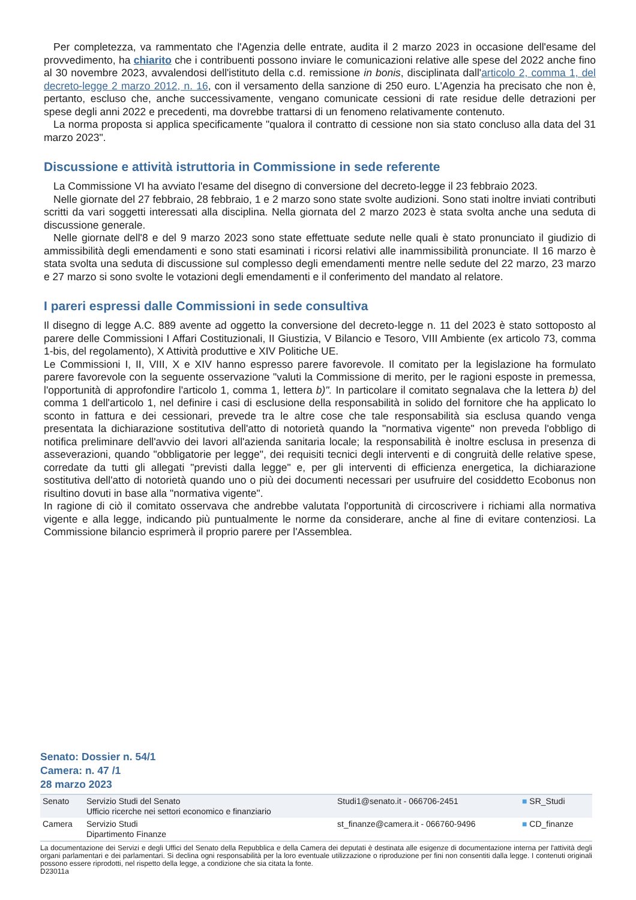Per completezza, va rammentato che l'Agenzia delle entrate, audita il 2 marzo 2023 in occasione dell'esame del provvedimento, ha chiarito che i contribuenti possono inviare le comunicazioni relative alle spese del 2022 anche fino al 30 novembre 2023, avvalendosi dell'istituto della c.d. remissione in bonis, disciplinata dall'articolo 2, comma 1, del decreto-legge 2 marzo 2012, n. 16, con il versamento della sanzione di 250 euro. L'Agenzia ha precisato che non è, pertanto, escluso che, anche successivamente, vengano comunicate cessioni di rate residue delle detrazioni per spese degli anni 2022 e precedenti, ma dovrebbe trattarsi di un fenomeno relativamente contenuto.
La norma proposta si applica specificamente "qualora il contratto di cessione non sia stato concluso alla data del 31 marzo 2023".
Discussione e attività istruttoria in Commissione in sede referente
La Commissione VI ha avviato l'esame del disegno di conversione del decreto-legge il 23 febbraio 2023.
Nelle giornate del 27 febbraio, 28 febbraio, 1 e 2 marzo sono state svolte audizioni. Sono stati inoltre inviati contributi scritti da vari soggetti interessati alla disciplina. Nella giornata del 2 marzo 2023 è stata svolta anche una seduta di discussione generale.
Nelle giornate dell'8 e del 9 marzo 2023 sono state effettuate sedute nelle quali è stato pronunciato il giudizio di ammissibilità degli emendamenti e sono stati esaminati i ricorsi relativi alle inammissibilità pronunciate. Il 16 marzo è stata svolta una seduta di discussione sul complesso degli emendamenti mentre nelle sedute del 22 marzo, 23 marzo e 27 marzo si sono svolte le votazioni degli emendamenti e il conferimento del mandato al relatore.
I pareri espressi dalle Commissioni in sede consultiva
Il disegno di legge A.C. 889 avente ad oggetto la conversione del decreto-legge n. 11 del 2023 è stato sottoposto al parere delle Commissioni I Affari Costituzionali, II Giustizia, V Bilancio e Tesoro, VIII Ambiente (ex articolo 73, comma 1-bis, del regolamento), X Attività produttive e XIV Politiche UE.
Le Commissioni I, II, VIII, X e XIV hanno espresso parere favorevole. Il comitato per la legislazione ha formulato parere favorevole con la seguente osservazione "valuti la Commissione di merito, per le ragioni esposte in premessa, l'opportunità di approfondire l'articolo 1, comma 1, lettera b)". In particolare il comitato segnalava che la lettera b) del comma 1 dell'articolo 1, nel definire i casi di esclusione della responsabilità in solido del fornitore che ha applicato lo sconto in fattura e dei cessionari, prevede tra le altre cose che tale responsabilità sia esclusa quando venga presentata la dichiarazione sostitutiva dell'atto di notorietà quando la "normativa vigente" non preveda l'obbligo di notifica preliminare dell'avvio dei lavori all'azienda sanitaria locale; la responsabilità è inoltre esclusa in presenza di asseverazioni, quando "obbligatorie per legge", dei requisiti tecnici degli interventi e di congruità delle relative spese, corredate da tutti gli allegati "previsti dalla legge" e, per gli interventi di efficienza energetica, la dichiarazione sostitutiva dell'atto di notorietà quando uno o più dei documenti necessari per usufruire del cosiddetto Ecobonus non risultino dovuti in base alla "normativa vigente".
In ragione di ciò il comitato osservava che andrebbe valutata l'opportunità di circoscrivere i richiami alla normativa vigente e alla legge, indicando più puntualmente le norme da considerare, anche al fine di evitare contenziosi. La Commissione bilancio esprimerà il proprio parere per l'Assemblea.
Senato: Dossier n. 54/1
Camera: n. 47 /1
28 marzo 2023
| Senato | Servizio Studi del Senato Ufficio ricerche nei settori economico e finanziario | Studi1@senato.it - 066706-2451 | ■ SR_Studi |
| Camera | Servizio Studi Dipartimento Finanze | st_finanze@camera.it - 066760-9496 | ■ CD_finanze |
La documentazione dei Servizi e degli Uffici del Senato della Repubblica e della Camera dei deputati è destinata alle esigenze di documentazione interna per l'attività degli organi parlamentari e dei parlamentari. Si declina ogni responsabilità per la loro eventuale utilizzazione o riproduzione per fini non consentiti dalla legge. I contenuti originali possono essere riprodotti, nel rispetto della legge, a condizione che sia citata la fonte.
D23011a